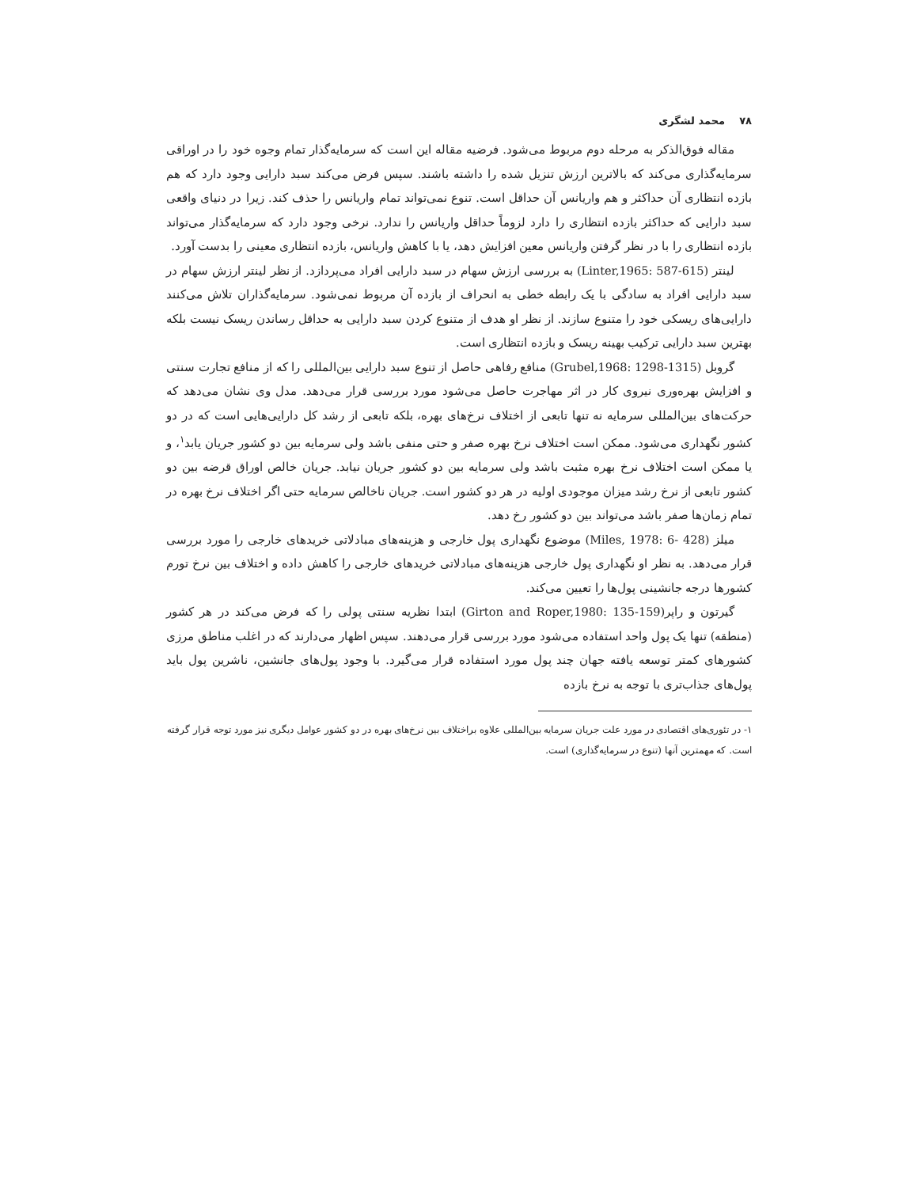۷۸محمد لشگری
مقاله فوق‌الذکر به مرحله دوم مربوط می‌شود. فرضیه مقاله این است که سرمایه‌گذار تمام وجوه خود را در اوراقی سرمایه‌گذاری می‌کند که بالاترین ارزش تنزیل شده را داشته باشند. سپس فرض می‌کند سبد دارایی وجود دارد که هم بازده انتظاری آن حداکثر و هم واریانس آن حداقل است. تنوع نمی‌تواند تمام واریانس را حذف کند. زیرا در دنیای واقعی سبد دارایی که حداکثر بازده انتظاری را دارد لزوماً حداقل واریانس را ندارد. نرخی وجود دارد که سرمایه‌گذار می‌تواند بازده انتظاری را با در نظر گرفتن واریانس معین افزایش دهد، یا با کاهش واریانس، بازده انتظاری معینی را بدست آورد.
لینتر (Linter,1965: 587-615) به بررسی ارزش سهام در سبد دارایی افراد می‌پردازد. از نظر لینتر ارزش سهام در سبد دارایی افراد به سادگی با یک رابطه خطی به انحراف از بازده آن مربوط نمی‌شود. سرمایه‌گذاران تلاش می‌کنند دارایی‌های ریسکی خود را متنوع سازند. از نظر او هدف از متنوع کردن سبد دارایی به حداقل رساندن ریسک نیست بلکه بهترین سبد دارایی ترکیب بهینه ریسک و بازده انتظاری است.
گروبل (Grubel,1968: 1298-1315) منافع رفاهی حاصل از تنوع سبد دارایی بین‌المللی را که از منافع تجارت سنتی و افزایش بهره‌وری نیروی کار در اثر مهاجرت حاصل می‌شود مورد بررسی قرار می‌دهد. مدل وی نشان می‌دهد که حرکت‌های بین‌المللی سرمایه نه تنها تابعی از اختلاف نرخ‌های بهره، بلکه تابعی از رشد کل دارایی‌هایی است که در دو کشور نگهداری می‌شود. ممکن است اختلاف نرخ بهره صفر و حتی منفی باشد ولی سرمایه بین دو کشور جریان یابد<sup>۱</sup>، و یا ممکن است اختلاف نرخ بهره مثبت باشد ولی سرمایه بین دو کشور جریان نیابد. جریان خالص اوراق قرضه بین دو کشور تابعی از نرخ رشد میزان موجودی اولیه در هر دو کشور است. جریان ناخالص سرمایه حتی اگر اختلاف نرخ بهره در تمام زمان‌ها صفر باشد می‌تواند بین دو کشور رخ دهد.
میلز (Miles, 1978: 6- 428) موضوع نگهداری پول خارجی و هزینه‌های مبادلاتی خریدهای خارجی را مورد بررسی قرار می‌دهد. به نظر او نگهداری پول خارجی هزینه‌های مبادلاتی خریدهای خارجی را کاهش داده و اختلاف بین نرخ تورم کشورها درجه جانشینی پول‌ها را تعیین می‌کند.
گیرتون و راپر(Girton and Roper,1980: 135-159) ابتدا نظریه سنتی پولی را که فرض می‌کند در هر کشور (منطقه) تنها یک پول واحد استفاده می‌شود مورد بررسی قرار می‌دهند. سپس اظهار می‌دارند که در اغلب مناطق مرزی کشورهای کمتر توسعه یافته جهان چند پول مورد استفاده قرار می‌گیرد. با وجود پول‌های جانشین، ناشرین پول باید پول‌های جذاب‌تری با توجه به نرخ بازده
۱- در تئوری‌های اقتصادی در مورد علت جریان سرمایه بین‌المللی علاوه براختلاف بین نرخ‌های بهره در دو کشور عوامل دیگری نیز مورد توجه قرار گرفته است. که مهمترین آنها (تنوع در سرمایه‌گذاری) است.